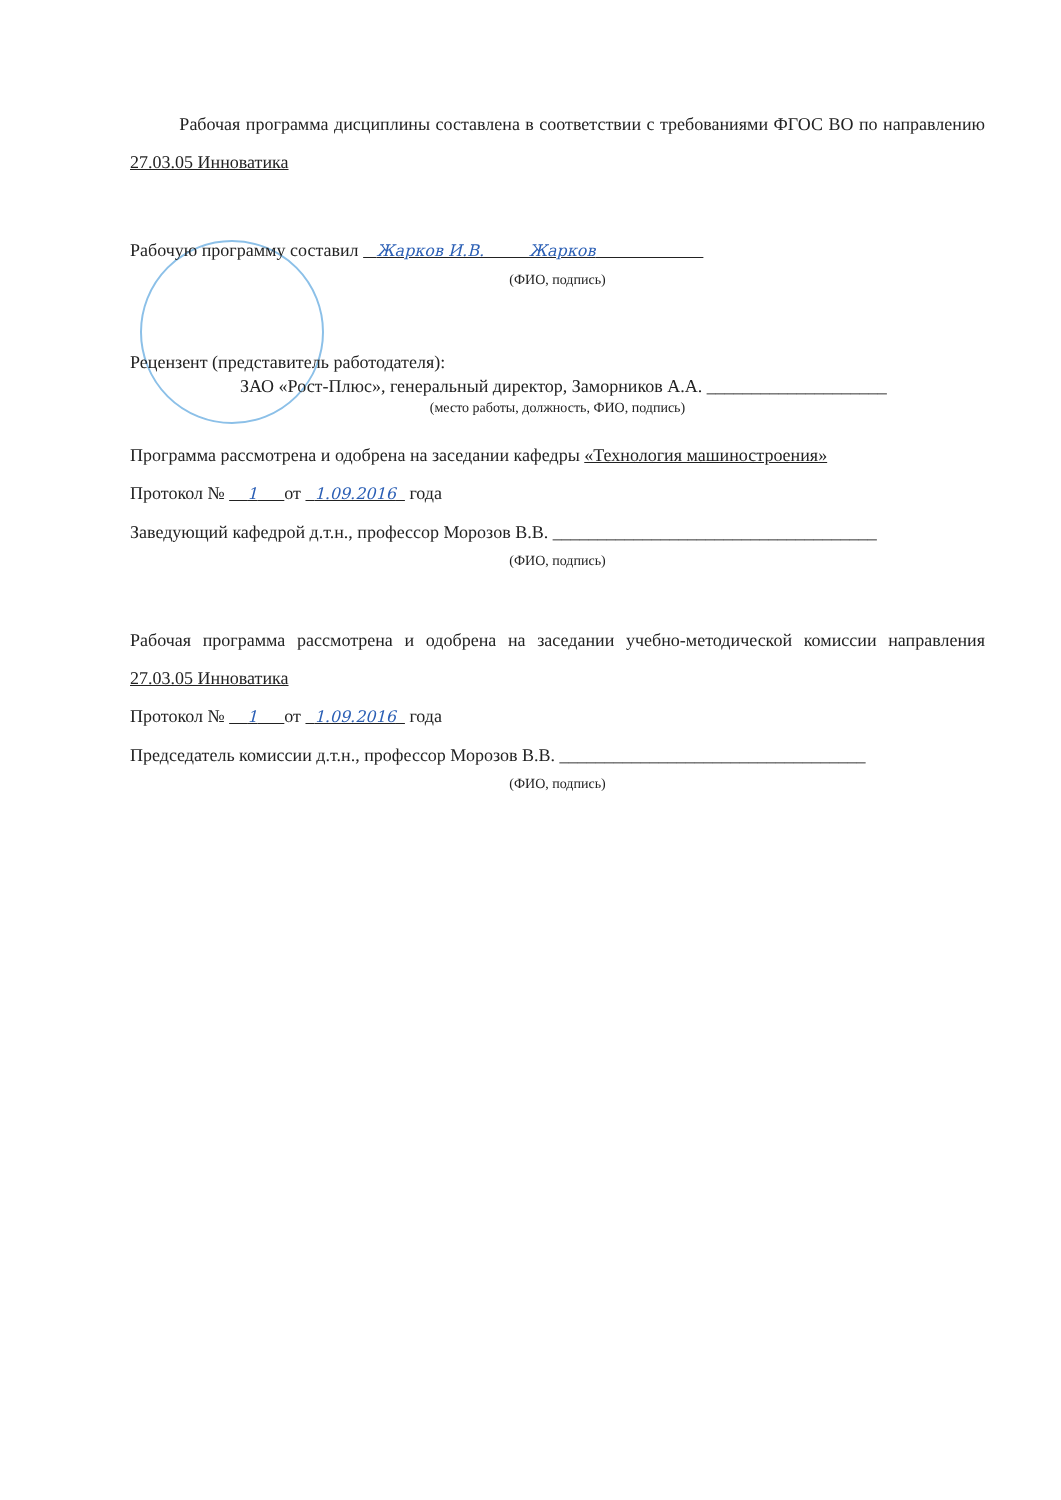Рабочая программа дисциплины составлена в соответствии с требованиями ФГОС ВО по направлению 27.03.05 Инноватика
Рабочую программу составил Жарков И.В. Жарков
(ФИО, подпись)
Рецензент (представитель работодателя):
ЗАО «Рост-Плюс», генеральный директор, Заморников А.А. ____________________
(место работы, должность, ФИО, подпись)
Программа рассмотрена и одобрена на заседании кафедры «Технология машиностроения»
Протокол № 1 от 1.09.2016 года
Заведующий кафедрой д.т.н., профессор Морозов В.В. ____________________________________
(ФИО, подпись)
Рабочая программа рассмотрена и одобрена на заседании учебно-методической комиссии направления 27.03.05 Инноватика
Протокол № 1 от 1.09.2016 года
Председатель комиссии д.т.н., профессор Морозов В.В. __________________________________
(ФИО, подпись)